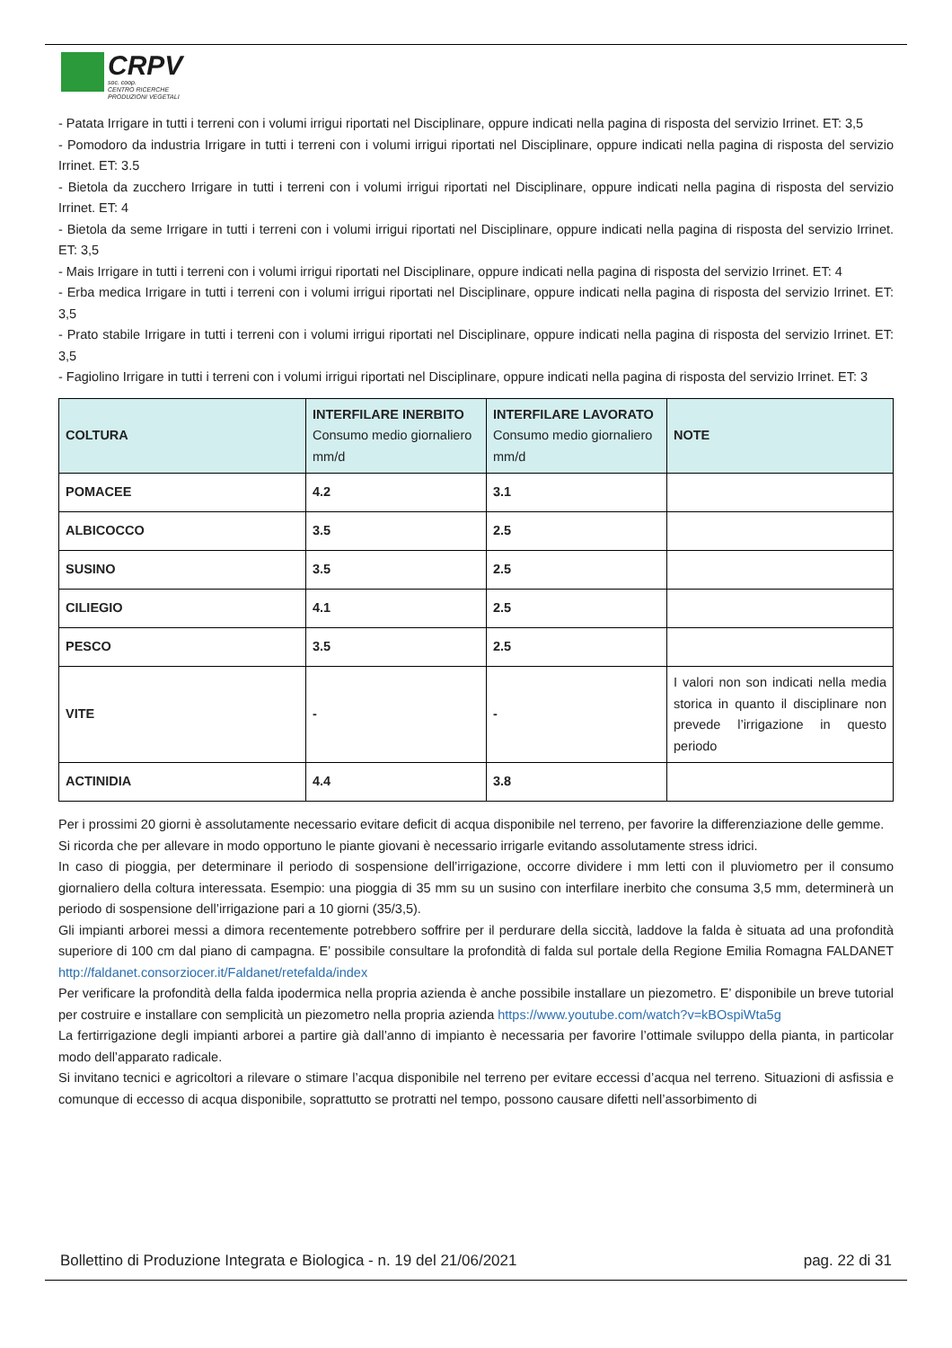CRPV
soc. coop.
CENTRO RICERCHE
PRODUZIONI VEGETALI
- Patata Irrigare in tutti i terreni con i volumi irrigui riportati nel Disciplinare, oppure indicati nella pagina di risposta del servizio Irrinet. ET: 3,5
- Pomodoro da industria Irrigare in tutti i terreni con i volumi irrigui riportati nel Disciplinare, oppure indicati nella pagina di risposta del servizio Irrinet. ET: 3.5
- Bietola da zucchero Irrigare in tutti i terreni con i volumi irrigui riportati nel Disciplinare, oppure indicati nella pagina di risposta del servizio Irrinet. ET: 4
- Bietola da seme Irrigare in tutti i terreni con i volumi irrigui riportati nel Disciplinare, oppure indicati nella pagina di risposta del servizio Irrinet. ET: 3,5
- Mais Irrigare in tutti i terreni con i volumi irrigui riportati nel Disciplinare, oppure indicati nella pagina di risposta del servizio Irrinet. ET: 4
- Erba medica Irrigare in tutti i terreni con i volumi irrigui riportati nel Disciplinare, oppure indicati nella pagina di risposta del servizio Irrinet. ET: 3,5
- Prato stabile Irrigare in tutti i terreni con i volumi irrigui riportati nel Disciplinare, oppure indicati nella pagina di risposta del servizio Irrinet. ET: 3,5
- Fagiolino Irrigare in tutti i terreni con i volumi irrigui riportati nel Disciplinare, oppure indicati nella pagina di risposta del servizio Irrinet. ET: 3
| COLTURA | INTERFILARE INERBITO Consumo medio giornaliero mm/d | INTERFILARE LAVORATO Consumo medio giornaliero mm/d | NOTE |
| --- | --- | --- | --- |
| POMACEE | 4.2 | 3.1 | |
| ALBICOCCO | 3.5 | 2.5 | |
| SUSINO | 3.5 | 2.5 | |
| CILIEGIO | 4.1 | 2.5 | |
| PESCO | 3.5 | 2.5 | |
| VITE | - | - | I valori non son indicati nella media storica in quanto il disciplinare non prevede l’irrigazione in questo periodo |
| ACTINIDIA | 4.4 | 3.8 | |
Per i prossimi 20 giorni è assolutamente necessario evitare deficit di acqua disponibile nel terreno, per favorire la differenziazione delle gemme.
Si ricorda che per allevare in modo opportuno le piante giovani è necessario irrigarle evitando assolutamente stress idrici.
In caso di pioggia, per determinare il periodo di sospensione dell’irrigazione, occorre dividere i mm letti con il pluviometro per il consumo giornaliero della coltura interessata. Esempio: una pioggia di 35 mm su un susino con interfilare inerbito che consuma 3,5 mm, determinerà un periodo di sospensione dell’irrigazione pari a 10 giorni (35/3,5).
Gli impianti arborei messi a dimora recentemente potrebbero soffrire per il perdurare della siccità, laddove la falda è situata ad una profondità superiore di 100 cm dal piano di campagna. E’ possibile consultare la profondità di falda sul portale della Regione Emilia Romagna FALDANET http://faldanet.consorziocer.it/Faldanet/retefalda/index
Per verificare la profondità della falda ipodermica nella propria azienda è anche possibile installare un piezometro. E’ disponibile un breve tutorial per costruire e installare con semplicità un piezometro nella propria azienda https://www.youtube.com/watch?v=kBOspiWta5g
La fertirrigazione degli impianti arborei a partire già dall’anno di impianto è necessaria per favorire l’ottimale sviluppo della pianta, in particolar modo dell’apparato radicale.
Si invitano tecnici e agricoltori a rilevare o stimare l’acqua disponibile nel terreno per evitare eccessi d’acqua nel terreno. Situazioni di asfissia e comunque di eccesso di acqua disponibile, soprattutto se protratti nel tempo, possono causare difetti nell’assorbimento di
Bollettino di Produzione Integrata e Biologica - n. 19 del 21/06/2021 pag. 22 di 31